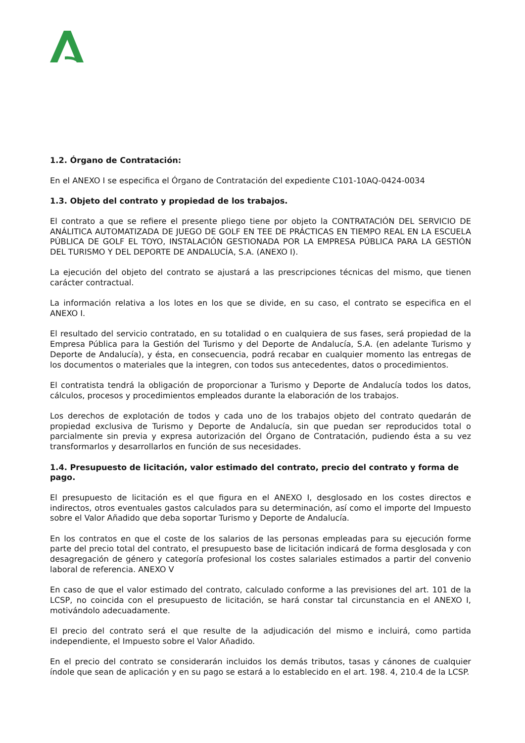1.2. Órgano de Contratación:
En el ANEXO I se especifica el Órgano de Contratación del expediente C101-10AQ-0424-0034
1.3. Objeto del contrato y propiedad de los trabajos.
El contrato a que se refiere el presente pliego tiene por objeto la CONTRATACIÓN DEL SERVICIO DE ANÁLITICA AUTOMATIZADA DE JUEGO DE GOLF EN TEE DE PRÁCTICAS EN TIEMPO REAL EN LA ESCUELA PÚBLICA DE GOLF EL TOYO, INSTALACIÓN GESTIONADA POR LA EMPRESA PÚBLICA PARA LA GESTIÓN DEL TURISMO Y DEL DEPORTE DE ANDALUCÍA, S.A. (ANEXO I).
La ejecución del objeto del contrato se ajustará a las prescripciones técnicas del mismo, que tienen carácter contractual.
La información relativa a los lotes en los que se divide, en su caso, el contrato se especifica en el ANEXO I.
El resultado del servicio contratado, en su totalidad o en cualquiera de sus fases, será propiedad de la Empresa Pública para la Gestión del Turismo y del Deporte de Andalucía, S.A. (en adelante Turismo y Deporte de Andalucía), y ésta, en consecuencia, podrá recabar en cualquier momento las entregas de los documentos o materiales que la integren, con todos sus antecedentes, datos o procedimientos.
El contratista tendrá la obligación de proporcionar a Turismo y Deporte de Andalucía todos los datos, cálculos, procesos y procedimientos empleados durante la elaboración de los trabajos.
Los derechos de explotación de todos y cada uno de los trabajos objeto del contrato quedarán de propiedad exclusiva de Turismo y Deporte de Andalucía, sin que puedan ser reproducidos total o parcialmente sin previa y expresa autorización del Órgano de Contratación, pudiendo ésta a su vez transformarlos y desarrollarlos en función de sus necesidades.
1.4. Presupuesto de licitación, valor estimado del contrato, precio del contrato y forma de pago.
El presupuesto de licitación es el que figura en el ANEXO I, desglosado en los costes directos e indirectos, otros eventuales gastos calculados para su determinación, así como el importe del Impuesto sobre el Valor Añadido que deba soportar Turismo y Deporte de Andalucía.
En los contratos en que el coste de los salarios de las personas empleadas para su ejecución forme parte del precio total del contrato, el presupuesto base de licitación indicará de forma desglosada y con desagregación de género y categoría profesional los costes salariales estimados a partir del convenio laboral de referencia. ANEXO V
En caso de que el valor estimado del contrato, calculado conforme a las previsiones del art. 101 de la LCSP, no coincida con el presupuesto de licitación, se hará constar tal circunstancia en el ANEXO I, motivándolo adecuadamente.
El precio del contrato será el que resulte de la adjudicación del mismo e incluirá, como partida independiente, el Impuesto sobre el Valor Añadido.
En el precio del contrato se considerarán incluidos los demás tributos, tasas y cánones de cualquier índole que sean de aplicación y en su pago se estará a lo establecido en el art. 198. 4, 210.4 de la LCSP.